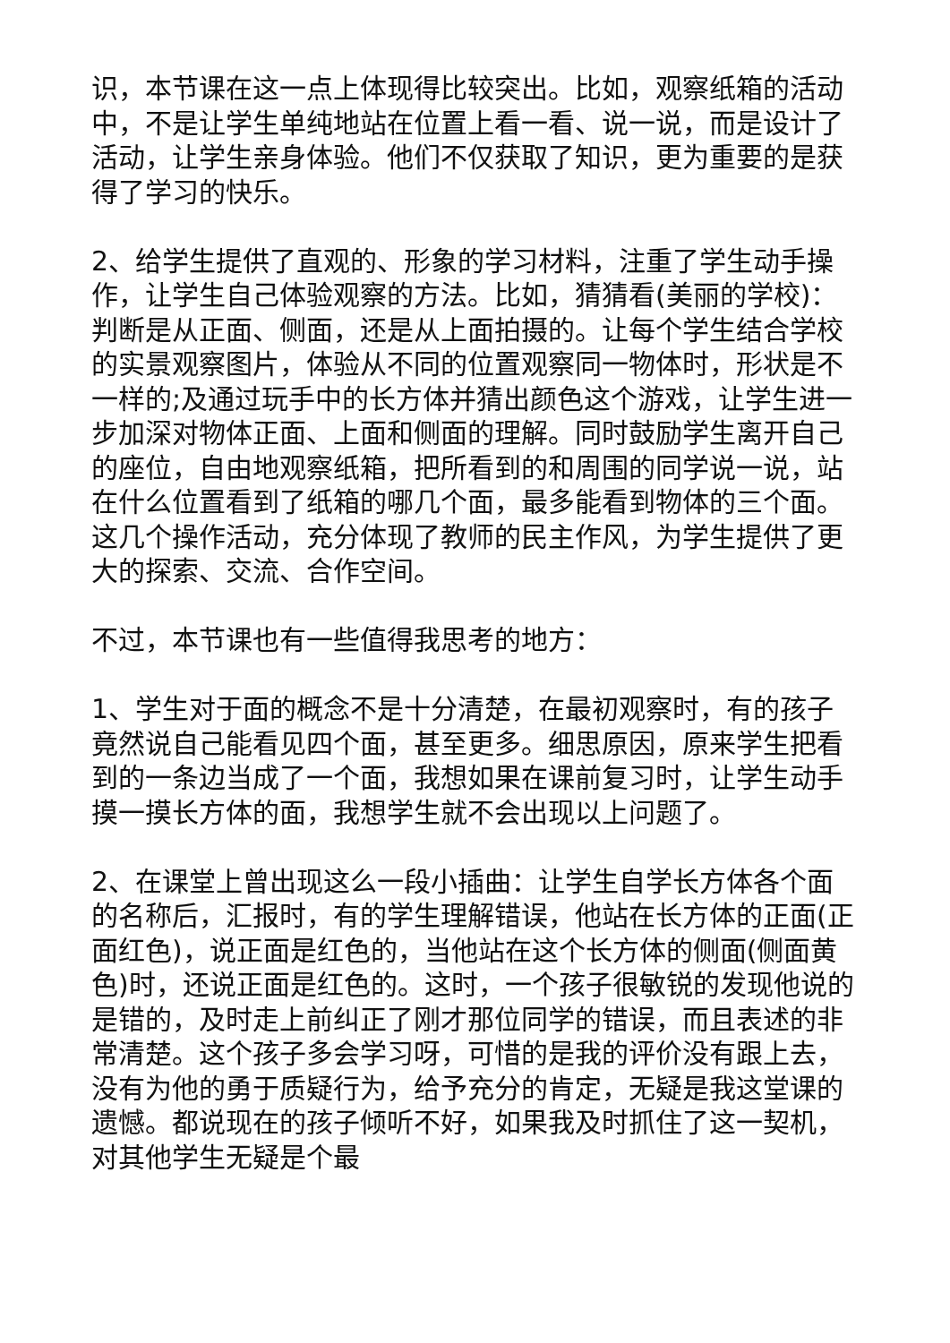识，本节课在这一点上体现得比较突出。比如，观察纸箱的活动中，不是让学生单纯地站在位置上看一看、说一说，而是设计了活动，让学生亲身体验。他们不仅获取了知识，更为重要的是获得了学习的快乐。
2、给学生提供了直观的、形象的学习材料，注重了学生动手操作，让学生自己体验观察的方法。比如，猜猜看(美丽的学校)：判断是从正面、侧面，还是从上面拍摄的。让每个学生结合学校的实景观察图片，体验从不同的位置观察同一物体时，形状是不一样的;及通过玩手中的长方体并猜出颜色这个游戏，让学生进一步加深对物体正面、上面和侧面的理解。同时鼓励学生离开自己的座位，自由地观察纸箱，把所看到的和周围的同学说一说，站在什么位置看到了纸箱的哪几个面，最多能看到物体的三个面。这几个操作活动，充分体现了教师的民主作风，为学生提供了更大的探索、交流、合作空间。
不过，本节课也有一些值得我思考的地方：
1、学生对于面的概念不是十分清楚，在最初观察时，有的孩子竟然说自己能看见四个面，甚至更多。细思原因，原来学生把看到的一条边当成了一个面，我想如果在课前复习时，让学生动手摸一摸长方体的面，我想学生就不会出现以上问题了。
2、在课堂上曾出现这么一段小插曲：让学生自学长方体各个面的名称后，汇报时，有的学生理解错误，他站在长方体的正面(正面红色)，说正面是红色的，当他站在这个长方体的侧面(侧面黄色)时，还说正面是红色的。这时，一个孩子很敏锐的发现他说的是错的，及时走上前纠正了刚才那位同学的错误，而且表述的非常清楚。这个孩子多会学习呀，可惜的是我的评价没有跟上去，没有为他的勇于质疑行为，给予充分的肯定，无疑是我这堂课的遗憾。都说现在的孩子倾听不好，如果我及时抓住了这一契机，对其他学生无疑是个最